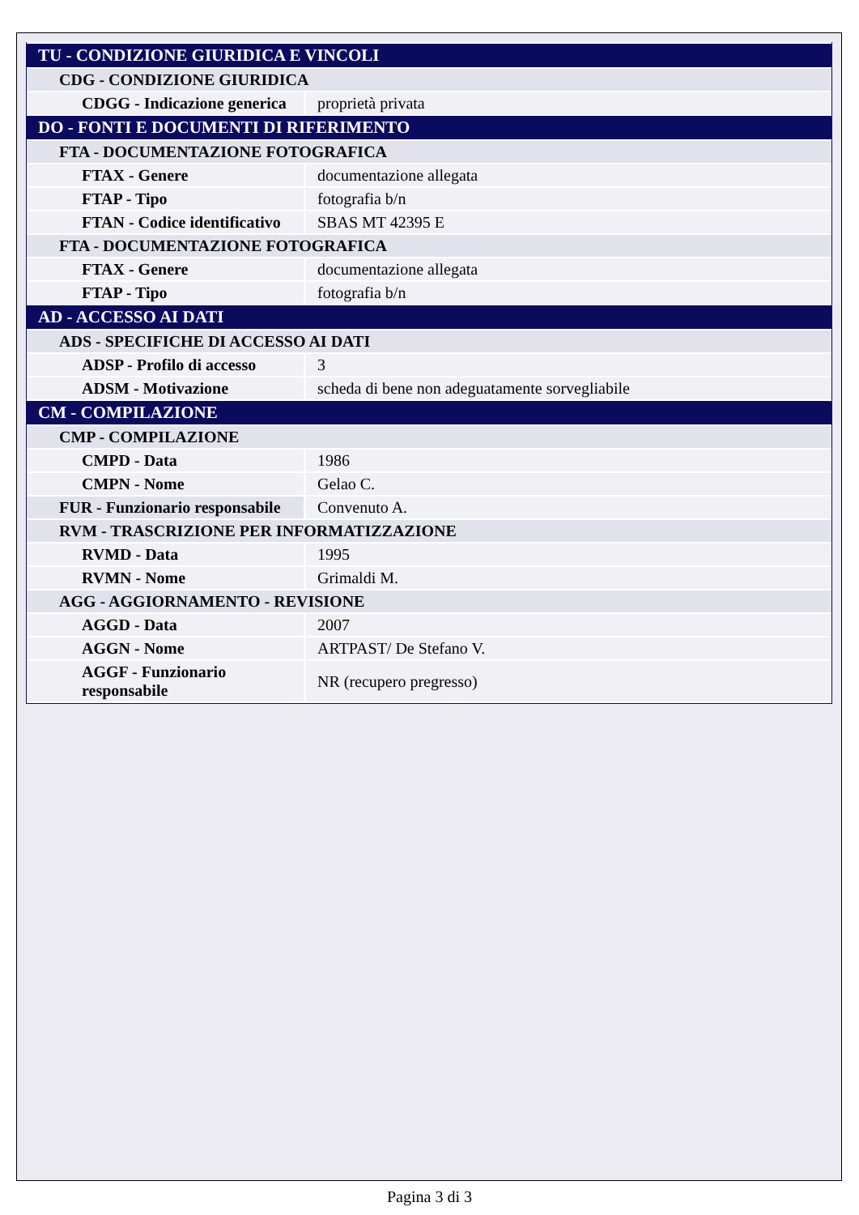| TU - CONDIZIONE GIURIDICA E VINCOLI | |
| CDG - CONDIZIONE GIURIDICA | |
| CDGG - Indicazione generica | proprietà privata |
| DO - FONTI E DOCUMENTI DI RIFERIMENTO | |
| FTA - DOCUMENTAZIONE FOTOGRAFICA | |
| FTAX - Genere | documentazione allegata |
| FTAP - Tipo | fotografia b/n |
| FTAN - Codice identificativo | SBAS MT 42395 E |
| FTA - DOCUMENTAZIONE FOTOGRAFICA | |
| FTAX - Genere | documentazione allegata |
| FTAP - Tipo | fotografia b/n |
| AD - ACCESSO AI DATI | |
| ADS - SPECIFICHE DI ACCESSO AI DATI | |
| ADSP - Profilo di accesso | 3 |
| ADSM - Motivazione | scheda di bene non adeguatamente sorvegliabile |
| CM - COMPILAZIONE | |
| CMP - COMPILAZIONE | |
| CMPD - Data | 1986 |
| CMPN - Nome | Gelao C. |
| FUR - Funzionario responsabile | Convenuto A. |
| RVM - TRASCRIZIONE PER INFORMATIZZAZIONE | |
| RVMD - Data | 1995 |
| RVMN - Nome | Grimaldi M. |
| AGG - AGGIORNAMENTO - REVISIONE | |
| AGGD - Data | 2007 |
| AGGN - Nome | ARTPAST/ De Stefano V. |
| AGGF - Funzionario responsabile | NR (recupero pregresso) |
Pagina 3 di 3